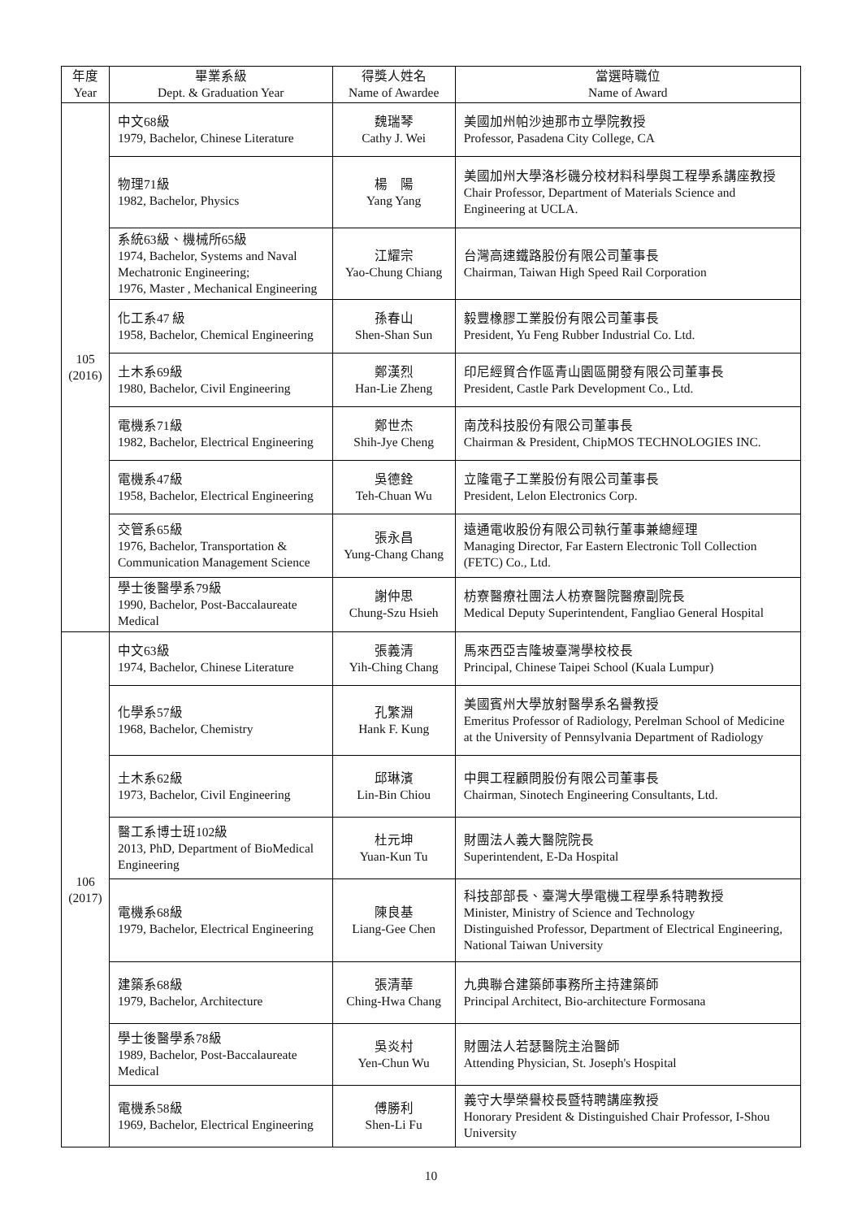| 年度 Year | 畢業系級 Dept. & Graduation Year | 得獎人姓名 Name of Awardee | 當選時職位 Name of Award |
| --- | --- | --- | --- |
| 105 (2016) | 中文68級 1979, Bachelor, Chinese Literature | 魏瑞琴 Cathy J. Wei | 美國加州帕沙迪那市立學院教授 Professor, Pasadena City College, CA |
| | 物理71級 1982, Bachelor, Physics | 楊 陽 Yang Yang | 美國加州大學洛杉磯分校材料科學與工程學系講座教授 Chair Professor, Department of Materials Science and Engineering at UCLA. |
| | 系統63級、機械所65級 1974, Bachelor, Systems and Naval Mechatronic Engineering; 1976, Master , Mechanical Engineering | 江耀宗 Yao-Chung Chiang | 台灣高速鐵路股份有限公司董事長 Chairman, Taiwan High Speed Rail Corporation |
| | 化工系47 級 1958, Bachelor, Chemical Engineering | 孫春山 Shen-Shan Sun | 毅豐橡膠工業股份有限公司董事長 President, Yu Feng Rubber Industrial Co. Ltd. |
| | 土木系69級 1980, Bachelor, Civil Engineering | 鄭漢烈 Han-Lie Zheng | 印尼經貿合作區青山園區開發有限公司董事長 President, Castle Park Development Co., Ltd. |
| | 電機系71級 1982, Bachelor, Electrical Engineering | 鄭世杰 Shih-Jye Cheng | 南茂科技股份有限公司董事長 Chairman & President, ChipMOS TECHNOLOGIES INC. |
| | 電機系47級 1958, Bachelor, Electrical Engineering | 吳德銓 Teh-Chuan Wu | 立隆電子工業股份有限公司董事長 President, Lelon Electronics Corp. |
| | 交管系65級 1976, Bachelor, Transportation & Communication Management Science | 張永昌 Yung-Chang Chang | 遠通電收股份有限公司執行董事兼總經理 Managing Director, Far Eastern Electronic Toll Collection (FETC) Co., Ltd. |
| | 學士後醫學系79級 1990, Bachelor, Post-Baccalaureate Medical | 謝仲思 Chung-Szu Hsieh | 枋寮醫療社團法人枋寮醫院醫療副院長 Medical Deputy Superintendent, Fangliao General Hospital |
| 106 (2017) | 中文63級 1974, Bachelor, Chinese Literature | 張義清 Yih-Ching Chang | 馬來西亞吉隆坡臺灣學校校長 Principal, Chinese Taipei School (Kuala Lumpur) |
| | 化學系57級 1968, Bachelor, Chemistry | 孔繁淵 Hank F. Kung | 美國賓州大學放射醫學系名譽教授 Emeritus Professor of Radiology, Perelman School of Medicine at the University of Pennsylvania Department of Radiology |
| | 土木系62級 1973, Bachelor, Civil Engineering | 邱琳濱 Lin-Bin Chiou | 中興工程顧問股份有限公司董事長 Chairman, Sinotech Engineering Consultants, Ltd. |
| | 醫工系博士班102級 2013, PhD, Department of BioMedical Engineering | 杜元坤 Yuan-Kun Tu | 財團法人義大醫院院長 Superintendent, E-Da Hospital |
| | 電機系68級 1979, Bachelor, Electrical Engineering | 陳良基 Liang-Gee Chen | 科技部部長、臺灣大學電機工程學系特聘教授 Minister, Ministry of Science and Technology Distinguished Professor, Department of Electrical Engineering, National Taiwan University |
| | 建築系68級 1979, Bachelor, Architecture | 張清華 Ching-Hwa Chang | 九典聯合建築師事務所主持建築師 Principal Architect, Bio-architecture Formosana |
| | 學士後醫學系78級 1989, Bachelor, Post-Baccalaureate Medical | 吳炎村 Yen-Chun Wu | 財團法人若瑟醫院主治醫師 Attending Physician, St. Joseph's Hospital |
| | 電機系58級 1969, Bachelor, Electrical Engineering | 傅勝利 Shen-Li Fu | 義守大學榮譽校長暨特聘講座教授 Honorary President & Distinguished Chair Professor, I-Shou University |
10